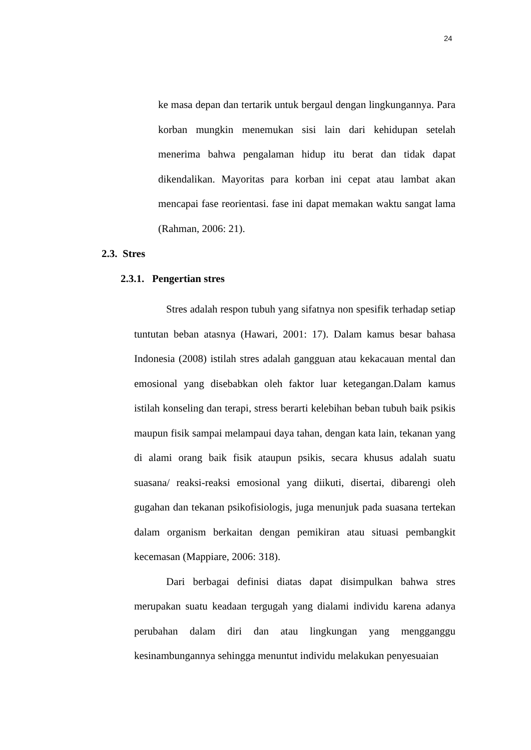24
ke masa depan dan tertarik untuk bergaul dengan lingkungannya. Para korban mungkin menemukan sisi lain dari kehidupan setelah menerima bahwa pengalaman hidup itu berat dan tidak dapat dikendalikan. Mayoritas para korban ini cepat atau lambat akan mencapai fase reorientasi. fase ini dapat memakan waktu sangat lama (Rahman, 2006: 21).
2.3. Stres
2.3.1. Pengertian stres
Stres adalah respon tubuh yang sifatnya non spesifik terhadap setiap tuntutan beban atasnya (Hawari, 2001: 17). Dalam kamus besar bahasa Indonesia (2008) istilah stres adalah gangguan atau kekacauan mental dan emosional yang disebabkan oleh faktor luar ketegangan.Dalam kamus istilah konseling dan terapi, stress berarti kelebihan beban tubuh baik psikis maupun fisik sampai melampaui daya tahan, dengan kata lain, tekanan yang di alami orang baik fisik ataupun psikis, secara khusus adalah suatu suasana/ reaksi-reaksi emosional yang diikuti, disertai, dibarengi oleh gugahan dan tekanan psikofisiologis, juga menunjuk pada suasana tertekan dalam organism berkaitan dengan pemikiran atau situasi pembangkit kecemasan (Mappiare, 2006: 318).
Dari berbagai definisi diatas dapat disimpulkan bahwa stres merupakan suatu keadaan tergugah yang dialami individu karena adanya perubahan dalam diri dan atau lingkungan yang mengganggu kesinambungannya sehingga menuntut individu melakukan penyesuaian